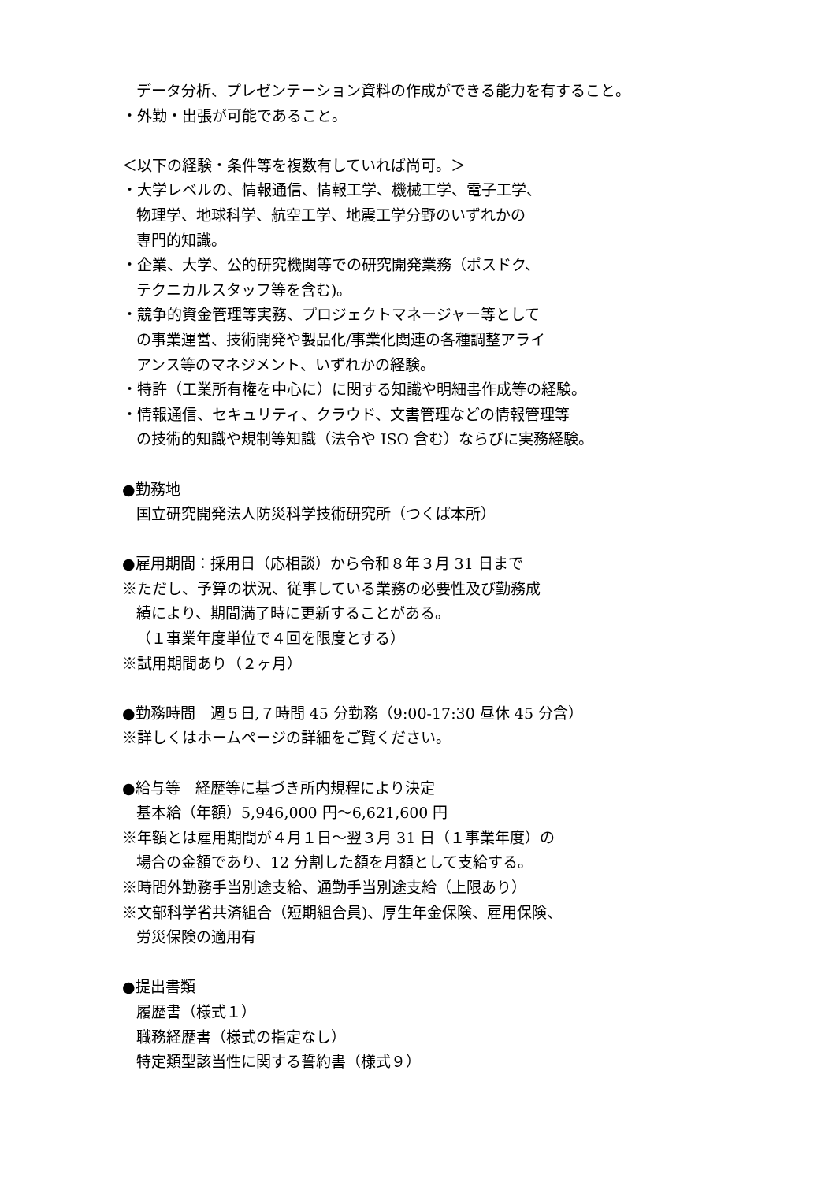データ分析、プレゼンテーション資料の作成ができる能力を有すること。
・外勤・出張が可能であること。
＜以下の経験・条件等を複数有していれば尚可。＞
・大学レベルの、情報通信、情報工学、機械工学、電子工学、
物理学、地球科学、航空工学、地震工学分野のいずれかの
専門的知識。
・企業、大学、公的研究機関等での研究開発業務（ポスドク、
テクニカルスタッフ等を含む)。
・競争的資金管理等実務、プロジェクトマネージャー等として
の事業運営、技術開発や製品化/事業化関連の各種調整アライ
アンス等のマネジメント、いずれかの経験。
・特許（工業所有権を中心に）に関する知識や明細書作成等の経験。
・情報通信、セキュリティ、クラウド、文書管理などの情報管理等
の技術的知識や規制等知識（法令や ISO 含む）ならびに実務経験。
●勤務地
国立研究開発法人防災科学技術研究所（つくば本所）
●雇用期間：採用日（応相談）から令和８年３月 31 日まで
※ただし、予算の状況、従事している業務の必要性及び勤務成
績により、期間満了時に更新することがある。
（１事業年度単位で４回を限度とする）
※試用期間あり（２ヶ月）
●勤務時間　週５日,７時間 45 分勤務（9:00-17:30 昼休 45 分含）
※詳しくはホームページの詳細をご覧ください。
●給与等　経歴等に基づき所内規程により決定
基本給（年額）5,946,000 円～6,621,600 円
※年額とは雇用期間が４月１日～翌３月 31 日（１事業年度）の
場合の金額であり、12 分割した額を月額として支給する。
※時間外勤務手当別途支給、通勤手当別途支給（上限あり）
※文部科学省共済組合（短期組合員)、厚生年金保険、雇用保険、
労災保険の適用有
●提出書類
履歴書（様式１）
職務経歴書（様式の指定なし）
特定類型該当性に関する誓約書（様式９）